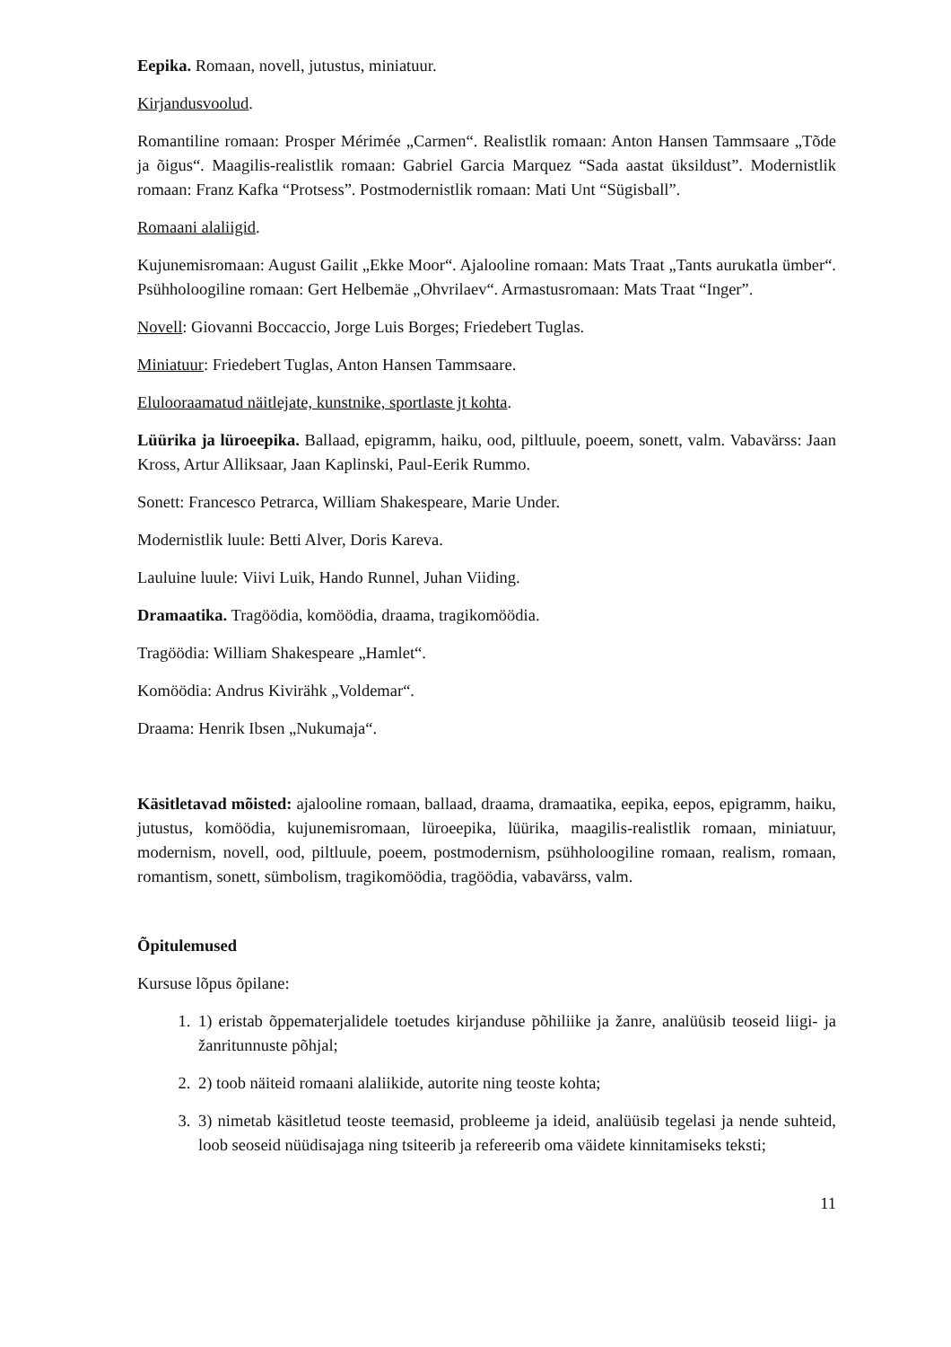Eepika. Romaan, novell, jutustus, miniatuur.
Kirjandusvoolud.
Romantiline romaan: Prosper Mérimée „Carmen“. Realistlik romaan: Anton Hansen Tammsaare „Tõde ja õigus“. Maagilis-realistlik romaan: Gabriel Garcia Marquez “Sada aastat üksildust”. Modernistlik romaan: Franz Kafka “Protsess”. Postmodernistlik romaan: Mati Unt “Sügisball”.
Romaani alaliigid.
Kujunemisromaan: August Gailit „Ekke Moor“. Ajalooline romaan: Mats Traat „Tants aurukatla ümber“. Psühholoogiline romaan: Gert Helbemäe „Ohvrilaev“. Armastusromaan: Mats Traat “Inger”.
Novell: Giovanni Boccaccio, Jorge Luis Borges; Friedebert Tuglas.
Miniatuur: Friedebert Tuglas, Anton Hansen Tammsaare.
Elulooraamatud näitlejate, kunstnike, sportlaste jt kohta.
Lüürika ja lüroeepika. Ballaad, epigramm, haiku, ood, piltluule, poeem, sonett, valm. Vabavärss: Jaan Kross, Artur Alliksaar, Jaan Kaplinski, Paul-Eerik Rummo.
Sonett: Francesco Petrarca, William Shakespeare, Marie Under.
Modernistlik luule: Betti Alver, Doris Kareva.
Lauluine luule: Viivi Luik, Hando Runnel, Juhan Viiding.
Dramaatika. Tragöödia, komöödia, draama, tragikomöödia.
Tragöödia: William Shakespeare „Hamlet“.
Komöödia: Andrus Kivirähk „Voldemar“.
Draama: Henrik Ibsen „Nukumaja“.
Käsitletavad mõisted: ajalooline romaan, ballaad, draama, dramaatika, eepika, eepos, epigramm, haiku, jutustus, komöödia, kujunemisromaan, lüroeepika, lüürika, maagilis-realistlik romaan, miniatuur, modernism, novell, ood, piltluule, poeem, postmodernism, psühholoogiline romaan, realism, romaan, romantism, sonett, sümbolism, tragikomöödia, tragöödia, vabavärss, valm.
Õpitulemused
Kursuse lõpus õpilane:
1. 1) eristab õppematerjalidele toetudes kirjanduse põhiliike ja žanre, analüüsib teoseid liigi- ja žanritunnuste põhjal;
2. 2) toob näiteid romaani alaliikide, autorite ning teoste kohta;
3. 3) nimetab käsitletud teoste teemasid, probleeme ja ideid, analüüsib tegelasi ja nende suhteid, loob seoseid nüüdisajaga ning tsiteerib ja refereerib oma väidete kinnitamiseks teksti;
11